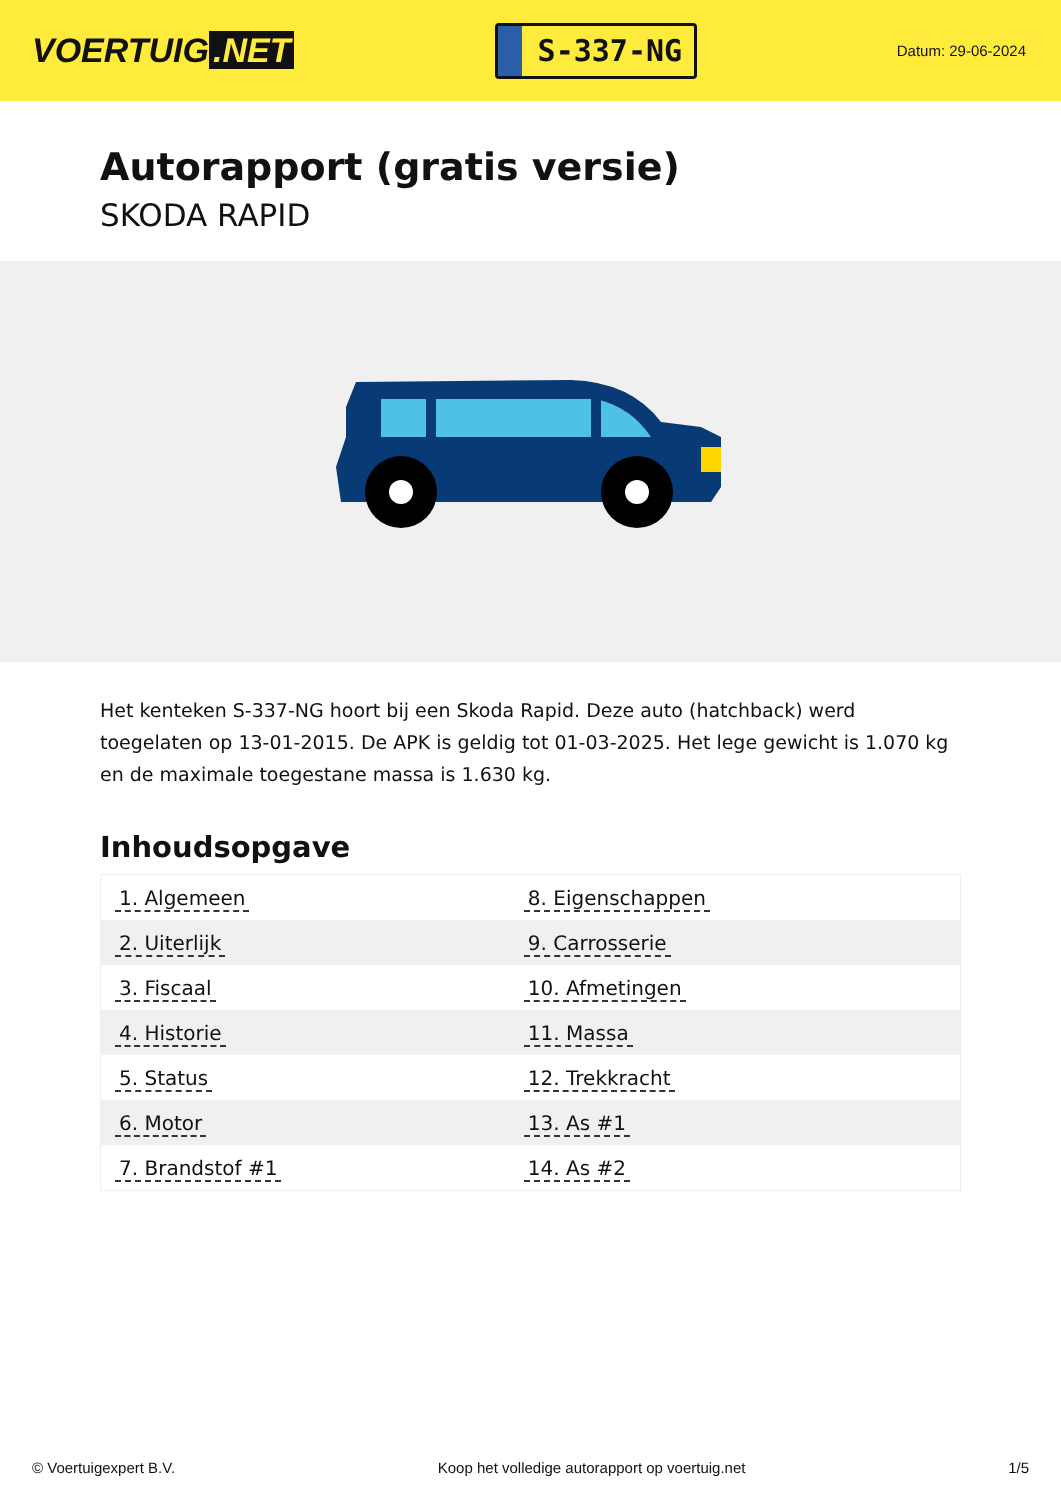VOERTUIG.NET
S-337-NG
Datum: 29-06-2024
Autorapport (gratis versie)
SKODA RAPID
Het kenteken S-337-NG hoort bij een Skoda Rapid. Deze auto (hatchback) werd toegelaten op 13-01-2015. De APK is geldig tot 01-03-2025. Het lege gewicht is 1.070 kg en de maximale toegestane massa is 1.630 kg.
Inhoudsopgave
| 1. Algemeen | 8. Eigenschappen |
| 2. Uiterlijk | 9. Carrosserie |
| 3. Fiscaal | 10. Afmetingen |
| 4. Historie | 11. Massa |
| 5. Status | 12. Trekkracht |
| 6. Motor | 13. As #1 |
| 7. Brandstof #1 | 14. As #2 |
© Voertuigexpert B.V. Koop het volledige autorapport op voertuig.net
1/5